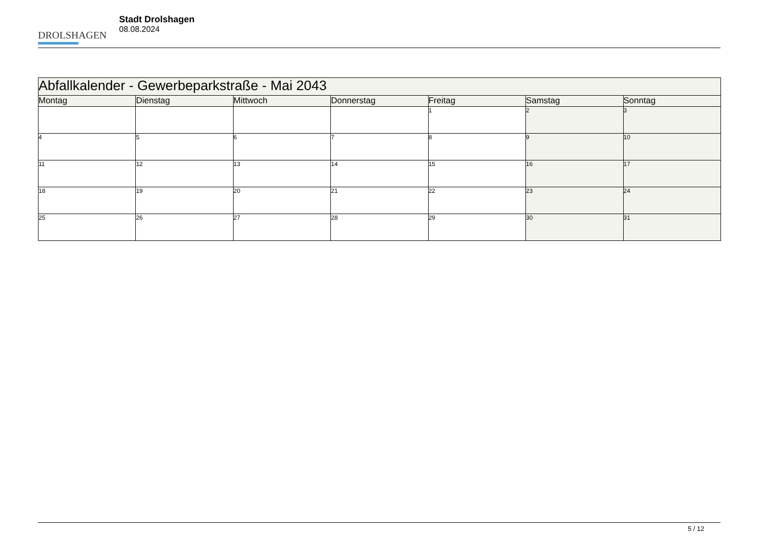DROLSHAGEN
Stadt Drolshagen
08.08.2024
| Abfallkalender - Gewerbeparkstraße - Mai 2043 | | | | | | |
| --- | --- | --- | --- | --- | --- | --- |
| Montag | Dienstag | Mittwoch | Donnerstag | Freitag | Samstag | Sonntag |
| | | | | 1 | 2 | 3 |
| 4 | 5 | 6 | 7 | 8 | 9 | 10 |
| 11 | 12 | 13 | 14 | 15 | 16 | 17 |
| 18 | 19 | 20 | 21 | 22 | 23 | 24 |
| 25 | 26 | 27 | 28 | 29 | 30 | 31 |
5 / 12